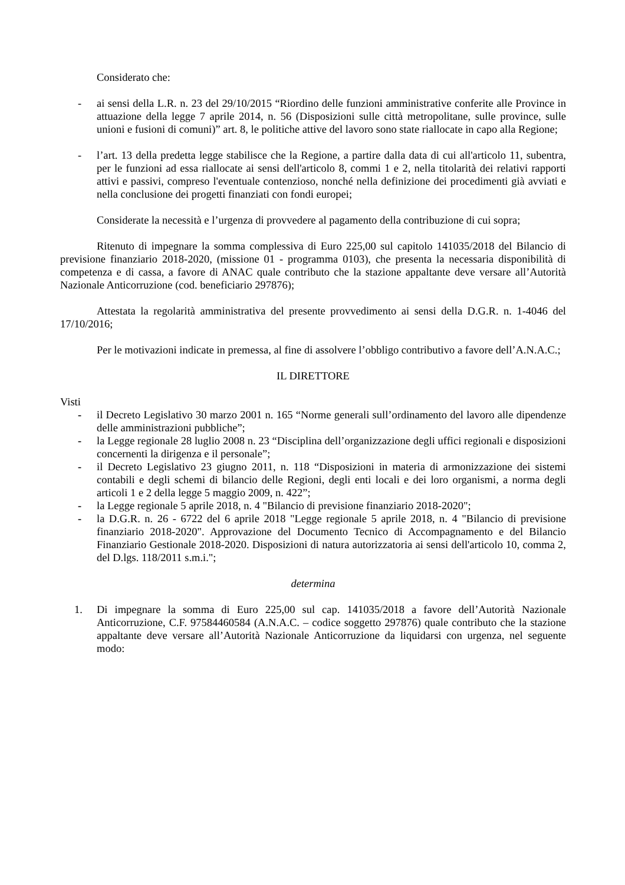Considerato che:
- ai sensi della L.R. n. 23 del 29/10/2015 “Riordino delle funzioni amministrative conferite alle Province in attuazione della legge 7 aprile 2014, n. 56 (Disposizioni sulle città metropolitane, sulle province, sulle unioni e fusioni di comuni)” art. 8, le politiche attive del lavoro sono state riallocate in capo alla Regione;
- l’art. 13 della predetta legge stabilisce che la Regione, a partire dalla data di cui all'articolo 11, subentra, per le funzioni ad essa riallocate ai sensi dell'articolo 8, commi 1 e 2, nella titolarità dei relativi rapporti attivi e passivi, compreso l'eventuale contenzioso, nonché nella definizione dei procedimenti già avviati e nella conclusione dei progetti finanziati con fondi europei;
Considerate la necessità e l’urgenza di provvedere al pagamento della contribuzione di cui sopra;
Ritenuto di impegnare la somma complessiva di Euro 225,00 sul capitolo 141035/2018 del Bilancio di previsione finanziario 2018-2020, (missione 01 - programma 0103), che presenta la necessaria disponibilità di competenza e di cassa, a favore di ANAC quale contributo che la stazione appaltante deve versare all’Autorità Nazionale Anticorruzione (cod. beneficiario 297876);
Attestata la regolarità amministrativa del presente provvedimento ai sensi della D.G.R. n. 1-4046 del 17/10/2016;
Per le motivazioni indicate in premessa, al fine di assolvere l’obbligo contributivo a favore dell’A.N.A.C.;
IL DIRETTORE
Visti
- il Decreto Legislativo 30 marzo 2001 n. 165 “Norme generali sull’ordinamento del lavoro alle dipendenze delle amministrazioni pubbliche”;
- la Legge regionale 28 luglio 2008 n. 23 “Disciplina dell’organizzazione degli uffici regionali e disposizioni concernenti la dirigenza e il personale”;
- il Decreto Legislativo 23 giugno 2011, n. 118 “Disposizioni in materia di armonizzazione dei sistemi contabili e degli schemi di bilancio delle Regioni, degli enti locali e dei loro organismi, a norma degli articoli 1 e 2 della legge 5 maggio 2009, n. 422”;
- la Legge regionale 5 aprile 2018, n. 4 "Bilancio di previsione finanziario 2018-2020";
- la D.G.R. n. 26 - 6722 del 6 aprile 2018 "Legge regionale 5 aprile 2018, n. 4 "Bilancio di previsione finanziario 2018-2020". Approvazione del Documento Tecnico di Accompagnamento e del Bilancio Finanziario Gestionale 2018-2020. Disposizioni di natura autorizzatoria ai sensi dell'articolo 10, comma 2, del D.lgs. 118/2011 s.m.i.";
determina
1. Di impegnare la somma di Euro 225,00 sul cap. 141035/2018 a favore dell’Autorità Nazionale Anticorruzione, C.F. 97584460584 (A.N.A.C. – codice soggetto 297876) quale contributo che la stazione appaltante deve versare all’Autorità Nazionale Anticorruzione da liquidarsi con urgenza, nel seguente modo: